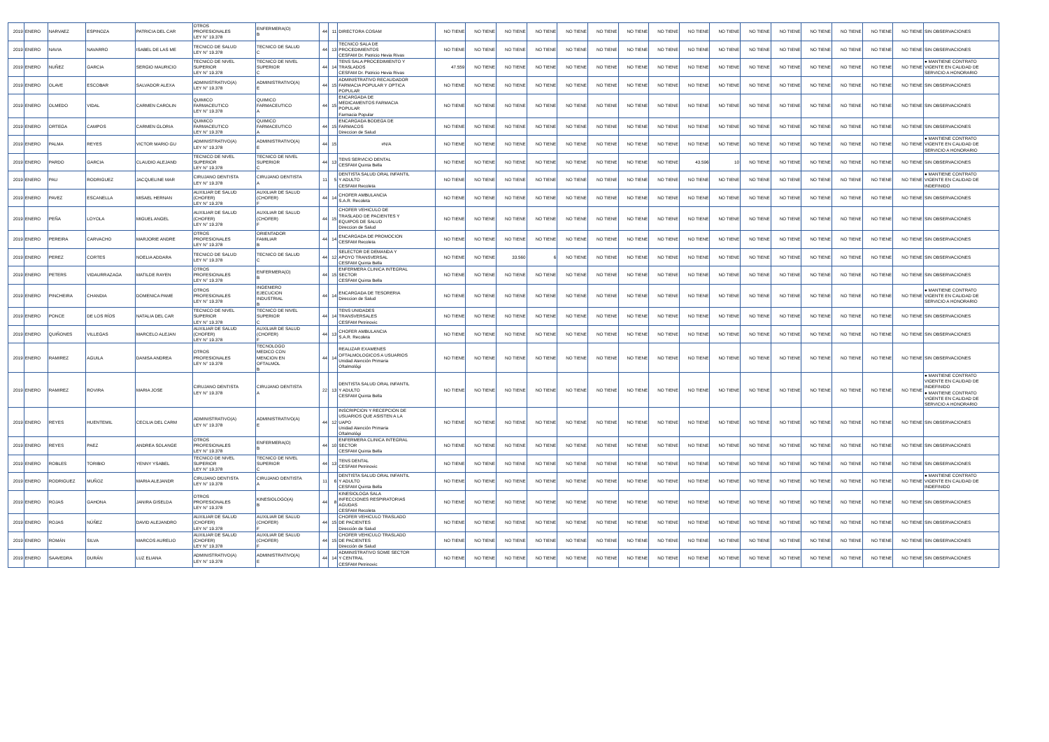| 2019 | ENERO | NARVAEZ | ESPINOZA | PATRICIA DEL CAR | OTROS PROFESIONALES LEY N° 19.378 | ENFERMERA(O) B | 44 | 11 | DIRECTORA COSAM | NO TIENE | NO TIENE | NO TIENE | NO TIENE | NO TIENE | NO TIENE | NO TIENE | NO TIENE | NO TIENE | NO TIENE | NO TIENE | NO TIENE | NO TIENE | NO TIENE | NO TIENE | NO TIENE | SIN OBSERVACIONES |
| 2019 | ENERO | NAVIA | NAVARRO | ISABEL DE LAS ME | TECNICO DE SALUD LEY N° 19.378 | TECNICO DE SALUD C | 44 | 13 | TECNICO SALA DE PROCEDIMIENTOS CESFAM Dr. Patricio Hevia Rivas | NO TIENE | NO TIENE | NO TIENE | NO TIENE | NO TIENE | NO TIENE | NO TIENE | NO TIENE | NO TIENE | NO TIENE | NO TIENE | NO TIENE | NO TIENE | NO TIENE | NO TIENE | NO TIENE | SIN OBSERVACIONES |
| 2019 | ENERO | NUÑEZ | GARCIA | SERGIO MAURICIO | TECNICO DE NIVEL SUPERIOR LEY N° 19.378 | TECNICO DE NIVEL SUPERIOR C | 44 | 14 | TENS SALA PROCEDIMIENTO Y TRASLADOS CESFAM Dr. Patricio Hevia Rivas | 47.559 | NO TIENE | NO TIENE | NO TIENE | NO TIENE | NO TIENE | NO TIENE | NO TIENE | NO TIENE | NO TIENE | NO TIENE | NO TIENE | NO TIENE | NO TIENE | NO TIENE | NO TIENE | ● MANTIENE CONTRATO VIGENTE EN CALIDAD DE SERVICIO A HONORARIO |
| 2019 | ENERO | OLAVE | ESCOBAR | SALVADOR ALEXA | ADMINISTRATIVO(A) LEY N° 19.378 | ADMINISTRATIVO(A) E | 44 | 15 | ADMINISTRATIVO RECAUDADOR FARMACIA POPULAR Y OPTICA POPULAR | NO TIENE | NO TIENE | NO TIENE | NO TIENE | NO TIENE | NO TIENE | NO TIENE | NO TIENE | NO TIENE | NO TIENE | NO TIENE | NO TIENE | NO TIENE | NO TIENE | NO TIENE | NO TIENE | SIN OBSERVACIONES |
| 2019 | ENERO | OLMEDO | VIDAL | CARMEN CAROLIN | QUIMICO FARMACEUTICO LEY N° 19.378 | QUIMICO FARMACEUTICO A | 44 | 15 | ENCARGADA DE MEDICAMENTOS FARMACIA POPULAR Farmacia Popular | NO TIENE | NO TIENE | NO TIENE | NO TIENE | NO TIENE | NO TIENE | NO TIENE | NO TIENE | NO TIENE | NO TIENE | NO TIENE | NO TIENE | NO TIENE | NO TIENE | NO TIENE | NO TIENE | SIN OBSERVACIONES |
| 2019 | ENERO | ORTEGA | CAMPOS | CARMEN GLORIA | QUIMICO FARMACEUTICO LEY N° 19.378 | QUIMICO FARMACEUTICO A | 44 | 15 | ENCARGADA BODEGA DE FARMACOS Direccion de Salud | NO TIENE | NO TIENE | NO TIENE | NO TIENE | NO TIENE | NO TIENE | NO TIENE | NO TIENE | NO TIENE | NO TIENE | NO TIENE | NO TIENE | NO TIENE | NO TIENE | NO TIENE | NO TIENE | SIN OBSERVACIONES |
| 2019 | ENERO | PALMA | REYES | VICTOR MARIO GU | ADMINISTRATIVO(A) LEY N° 19.378 | ADMINISTRATIVO(A) E | 44 | 15 | #N/A | NO TIENE | NO TIENE | NO TIENE | NO TIENE | NO TIENE | NO TIENE | NO TIENE | NO TIENE | NO TIENE | NO TIENE | NO TIENE | NO TIENE | NO TIENE | NO TIENE | NO TIENE | NO TIENE | ● MANTIENE CONTRATO VIGENTE EN CALIDAD DE SERVICIO A HONORARIO |
| 2019 | ENERO | PARDO | GARCIA | CLAUDIO ALEJAND | TECNICO DE NIVEL SUPERIOR LEY N° 19.378 | TECNICO DE NIVEL SUPERIOR C | 44 | 13 | TENS SERVICIO DENTAL CESFAM Quinta Bella | NO TIENE | NO TIENE | NO TIENE | NO TIENE | NO TIENE | NO TIENE | NO TIENE | NO TIENE | 43.596 | 10 | NO TIENE | NO TIENE | NO TIENE | NO TIENE | NO TIENE | NO TIENE | SIN OBSERVACIONES |
| 2019 | ENERO | PAU | RODRIGUEZ | JACQUELINE MAR | CIRUJANO DENTISTA LEY N° 19.378 | CIRUJANO DENTISTA A | 11 | 5 | DENTISTA SALUD ORAL INFANTIL Y ADULTO CESFAM Recoleta | NO TIENE | NO TIENE | NO TIENE | NO TIENE | NO TIENE | NO TIENE | NO TIENE | NO TIENE | NO TIENE | NO TIENE | NO TIENE | NO TIENE | NO TIENE | NO TIENE | NO TIENE | NO TIENE | ● MANTIENE CONTRATO VIGENTE EN CALIDAD DE INDEFINIDO |
| 2019 | ENERO | PAVEZ | ESCANELLA | MISAEL HERNAN | AUXILIAR DE SALUD (CHOFER) LEY N° 19.378 | AUXILIAR DE SALUD (CHOFER) F | 44 | 14 | CHOFER AMBULANCIA S.A.R. Recoleta | NO TIENE | NO TIENE | NO TIENE | NO TIENE | NO TIENE | NO TIENE | NO TIENE | NO TIENE | NO TIENE | NO TIENE | NO TIENE | NO TIENE | NO TIENE | NO TIENE | NO TIENE | NO TIENE | SIN OBSERVACIONES |
| 2019 | ENERO | PEÑA | LOYOLA | MIGUEL ANGEL | AUXILIAR DE SALUD (CHOFER) LEY N° 19.378 | AUXILIAR DE SALUD (CHOFER) F | 44 | 15 | CHOFER VEHICULO DE TRASLADO DE PACIENTES Y EQUIPOS DE SALUD Direccion de Salud | NO TIENE | NO TIENE | NO TIENE | NO TIENE | NO TIENE | NO TIENE | NO TIENE | NO TIENE | NO TIENE | NO TIENE | NO TIENE | NO TIENE | NO TIENE | NO TIENE | NO TIENE | NO TIENE | SIN OBSERVACIONES |
| 2019 | ENERO | PEREIRA | CARVACHO | MARJORIE ANDRE | OTROS PROFESIONALES LEY N° 19.378 | ORIENTADOR FAMILIAR B | 44 | 14 | ENCARGADA DE PROMOCION CESFAM Recoleta | NO TIENE | NO TIENE | NO TIENE | NO TIENE | NO TIENE | NO TIENE | NO TIENE | NO TIENE | NO TIENE | NO TIENE | NO TIENE | NO TIENE | NO TIENE | NO TIENE | NO TIENE | NO TIENE | SIN OBSERVACIONES |
| 2019 | ENERO | PEREZ | CORTES | NOELIA ADDARA | TECNICO DE SALUD LEY N° 19.378 | TECNICO DE SALUD C | 44 | 12 | SELECTOR DE DEMANDA Y APOYO TRANSVERSAL CESFAM Quinta Bella | NO TIENE | NO TIENE | 33.560 | 6 | NO TIENE | NO TIENE | NO TIENE | NO TIENE | NO TIENE | NO TIENE | NO TIENE | NO TIENE | NO TIENE | NO TIENE | NO TIENE | NO TIENE | SIN OBSERVACIONES |
| 2019 | ENERO | PETERS | VIDAURRAZAGA | MATILDE RAYEN | OTROS PROFESIONALES LEY N° 19.378 | ENFERMERA(O) B | 44 | 15 | ENFERMERA CLINICA INTEGRAL SECTOR CESFAM Quinta Bella | NO TIENE | NO TIENE | NO TIENE | NO TIENE | NO TIENE | NO TIENE | NO TIENE | NO TIENE | NO TIENE | NO TIENE | NO TIENE | NO TIENE | NO TIENE | NO TIENE | NO TIENE | NO TIENE | SIN OBSERVACIONES |
| 2019 | ENERO | PINCHEIRA | CHANDIA | DOMENICA PAME | OTROS PROFESIONALES LEY N° 19.378 | INGENIERO EJECUCION INDUSTRIAL B | 44 | 14 | ENCARGADA DE TESORERIA Direccion de Salud | NO TIENE | NO TIENE | NO TIENE | NO TIENE | NO TIENE | NO TIENE | NO TIENE | NO TIENE | NO TIENE | NO TIENE | NO TIENE | NO TIENE | NO TIENE | NO TIENE | NO TIENE | NO TIENE | ● MANTIENE CONTRATO VIGENTE EN CALIDAD DE SERVICIO A HONORARIO |
| 2019 | ENERO | PONCE | DE LOS RÍOS | NATALIA DEL CAR | TECNICO DE NIVEL SUPERIOR LEY N° 19.378 | TECNICO DE NIVEL SUPERIOR C | 44 | 14 | TENS UNIDADES TRANSVERSALES CESFAM Petrinovic | NO TIENE | NO TIENE | NO TIENE | NO TIENE | NO TIENE | NO TIENE | NO TIENE | NO TIENE | NO TIENE | NO TIENE | NO TIENE | NO TIENE | NO TIENE | NO TIENE | NO TIENE | NO TIENE | SIN OBSERVACIONES |
| 2019 | ENERO | QUIÑONES | VILLEGAS | MARCELO ALEJAN | AUXILIAR DE SALUD (CHOFER) LEY N° 19.378 | AUXILIAR DE SALUD (CHOFER) F | 44 | 13 | CHOFER AMBULANCIA S.A.R. Recoleta | NO TIENE | NO TIENE | NO TIENE | NO TIENE | NO TIENE | NO TIENE | NO TIENE | NO TIENE | NO TIENE | NO TIENE | NO TIENE | NO TIENE | NO TIENE | NO TIENE | NO TIENE | NO TIENE | SIN OBSERVACIONES |
| 2019 | ENERO | RAMIREZ | AGUILA | DANISA ANDREA | OTROS PROFESIONALES LEY N° 19.378 | TECNOLOGO MEDICO CON MENCION EN OFTALMOL B | 44 | 14 | REALIZAR EXAMENES OFTALMOLOGICOS A USUARIOS Unidad Atención Primaria Oftalmológi | NO TIENE | NO TIENE | NO TIENE | NO TIENE | NO TIENE | NO TIENE | NO TIENE | NO TIENE | NO TIENE | NO TIENE | NO TIENE | NO TIENE | NO TIENE | NO TIENE | NO TIENE | NO TIENE | SIN OBSERVACIONES |
| 2019 | ENERO | RAMIREZ | ROVIRA | MARIA JOSE | CIRUJANO DENTISTA LEY N° 19.378 | CIRUJANO DENTISTA A | 22 | 13 | DENTISTA SALUD ORAL INFANTIL Y ADULTO CESFAM Quinta Bella | NO TIENE | NO TIENE | NO TIENE | NO TIENE | NO TIENE | NO TIENE | NO TIENE | NO TIENE | NO TIENE | NO TIENE | NO TIENE | NO TIENE | NO TIENE | NO TIENE | NO TIENE | NO TIENE | ● MANTIENE CONTRATO VIGENTE EN CALIDAD DE INDEFINIDO ● MANTIENE CONTRATO VIGENTE EN CALIDAD DE SERVICIO A HONORARIO |
| 2019 | ENERO | REYES | HUENTEMIL | CECILIA DEL CARM | ADMINISTRATIVO(A) LEY N° 19.378 | ADMINISTRATIVO(A) E | 44 | 12 | INSCRIPCION Y RECEPCION DE USUARIOS QUE ASISTEN A LA UAPO Unidad Atención Primaria Oftalmológi | NO TIENE | NO TIENE | NO TIENE | NO TIENE | NO TIENE | NO TIENE | NO TIENE | NO TIENE | NO TIENE | NO TIENE | NO TIENE | NO TIENE | NO TIENE | NO TIENE | NO TIENE | NO TIENE | SIN OBSERVACIONES |
| 2019 | ENERO | REYES | PAEZ | ANDREA SOLANGE | OTROS PROFESIONALES LEY N° 19.378 | ENFERMERA(O) B | 44 | 10 | ENFERMERA CLINICA INTEGRAL SECTOR CESFAM Quinta Bella | NO TIENE | NO TIENE | NO TIENE | NO TIENE | NO TIENE | NO TIENE | NO TIENE | NO TIENE | NO TIENE | NO TIENE | NO TIENE | NO TIENE | NO TIENE | NO TIENE | NO TIENE | NO TIENE | SIN OBSERVACIONES |
| 2019 | ENERO | ROBLES | TORIBIO | YENNY YSABEL | TECNICO DE NIVEL SUPERIOR LEY N° 19.378 | TECNICO DE NIVEL SUPERIOR C | 44 | 13 | TENS DENTAL CESFAM Petrinovic | NO TIENE | NO TIENE | NO TIENE | NO TIENE | NO TIENE | NO TIENE | NO TIENE | NO TIENE | NO TIENE | NO TIENE | NO TIENE | NO TIENE | NO TIENE | NO TIENE | NO TIENE | NO TIENE | SIN OBSERVACIONES |
| 2019 | ENERO | RODRIGUEZ | MUÑOZ | MARIA ALEJANDR | CIRUJANO DENTISTA LEY N° 19.378 | CIRUJANO DENTISTA A | 11 | 6 | DENTISTA SALUD ORAL INFANTIL Y ADULTO CESFAM Quinta Bella | NO TIENE | NO TIENE | NO TIENE | NO TIENE | NO TIENE | NO TIENE | NO TIENE | NO TIENE | NO TIENE | NO TIENE | NO TIENE | NO TIENE | NO TIENE | NO TIENE | NO TIENE | NO TIENE | ● MANTIENE CONTRATO VIGENTE EN CALIDAD DE INDEFINIDO |
| 2019 | ENERO | ROJAS | GAHONA | JANIRA GISELDA | OTROS PROFESIONALES LEY N° 19.378 | KINESIOLOGO(A) B | 44 | 8 | KINESIOLOGA SALA INFECCIONES RESPIRATORIAS AGUDAS CESFAM Recoleta | NO TIENE | NO TIENE | NO TIENE | NO TIENE | NO TIENE | NO TIENE | NO TIENE | NO TIENE | NO TIENE | NO TIENE | NO TIENE | NO TIENE | NO TIENE | NO TIENE | NO TIENE | NO TIENE | SIN OBSERVACIONES |
| 2019 | ENERO | ROJAS | NÚÑEZ | DAVID ALEJANDRO | AUXILIAR DE SALUD (CHOFER) LEY N° 19.378 | AUXILIAR DE SALUD (CHOFER) F | 44 | 15 | CHOFER VEHICULO TRASLADO DE PACIENTES Dirección de Salud | NO TIENE | NO TIENE | NO TIENE | NO TIENE | NO TIENE | NO TIENE | NO TIENE | NO TIENE | NO TIENE | NO TIENE | NO TIENE | NO TIENE | NO TIENE | NO TIENE | NO TIENE | NO TIENE | SIN OBSERVACIONES |
| 2019 | ENERO | ROMÁN | SILVA | MARCOS AURELIO | AUXILIAR DE SALUD (CHOFER) LEY N° 19.378 | AUXILIAR DE SALUD (CHOFER) F | 44 | 15 | CHOFER VEHICULO TRASLADO DE PACIENTES Dirección de Salud | NO TIENE | NO TIENE | NO TIENE | NO TIENE | NO TIENE | NO TIENE | NO TIENE | NO TIENE | NO TIENE | NO TIENE | NO TIENE | NO TIENE | NO TIENE | NO TIENE | NO TIENE | NO TIENE | SIN OBSERVACIONES |
| 2019 | ENERO | SAAVEDRA | DURÁN | LUZ ELIANA | ADMINISTRATIVO(A) LEY N° 19.378 | ADMINISTRATIVO(A) E | 44 | 14 | ADMINISTRATIVO SOME SECTOR Y CENTRAL CESFAM Petrinovic | NO TIENE | NO TIENE | NO TIENE | NO TIENE | NO TIENE | NO TIENE | NO TIENE | NO TIENE | NO TIENE | NO TIENE | NO TIENE | NO TIENE | NO TIENE | NO TIENE | NO TIENE | NO TIENE | SIN OBSERVACIONES |